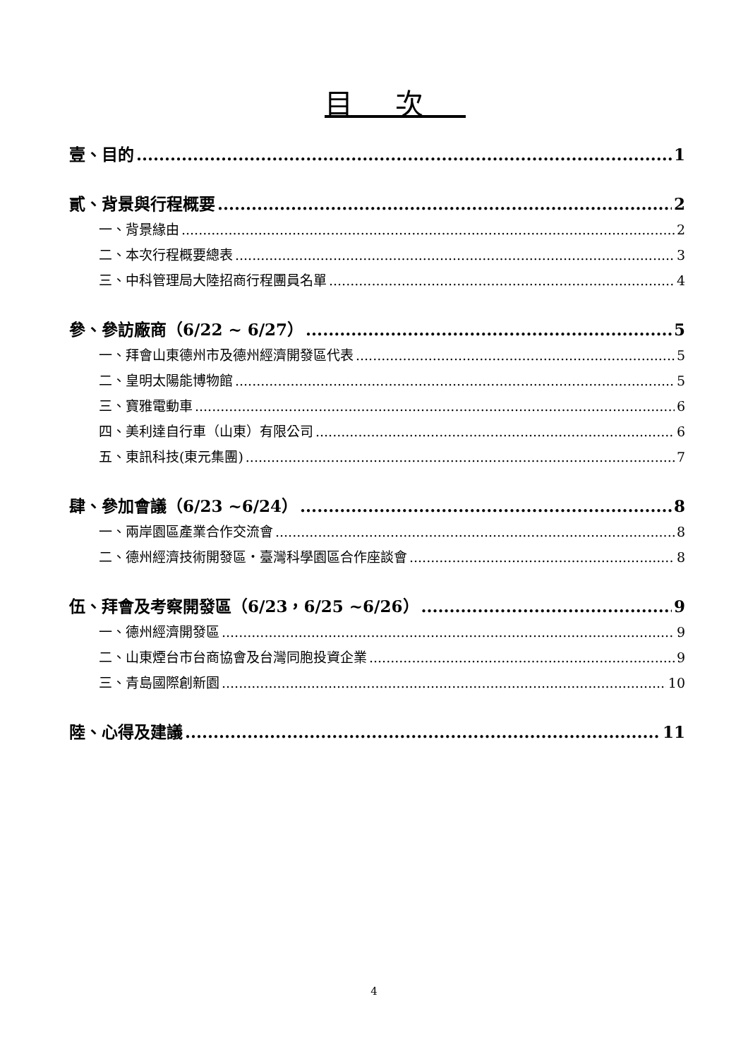目次
壹、目的 1
貳、背景與行程概要 2
一、背景緣由 2
二、本次行程概要總表 3
三、中科管理局大陸招商行程團員名單 4
參、參訪廠商（6/22 ~ 6/27） 5
一、拜會山東德州市及德州經濟開發區代表 5
二、皇明太陽能博物館 5
三、寶雅電動車 6
四、美利達自行車（山東）有限公司 6
五、東訊科技(東元集團) 7
肆、參加會議（6/23 ~6/24） 8
一、兩岸園區產業合作交流會 8
二、德州經濟技術開發區‧臺灣科學園區合作座談會 8
伍、拜會及考察開發區（6/23，6/25 ~6/26） 9
一、德州經濟開發區 9
二、山東煙台市台商協會及台灣同胞投資企業 9
三、青島國際創新園 10
陸、心得及建議 11
4